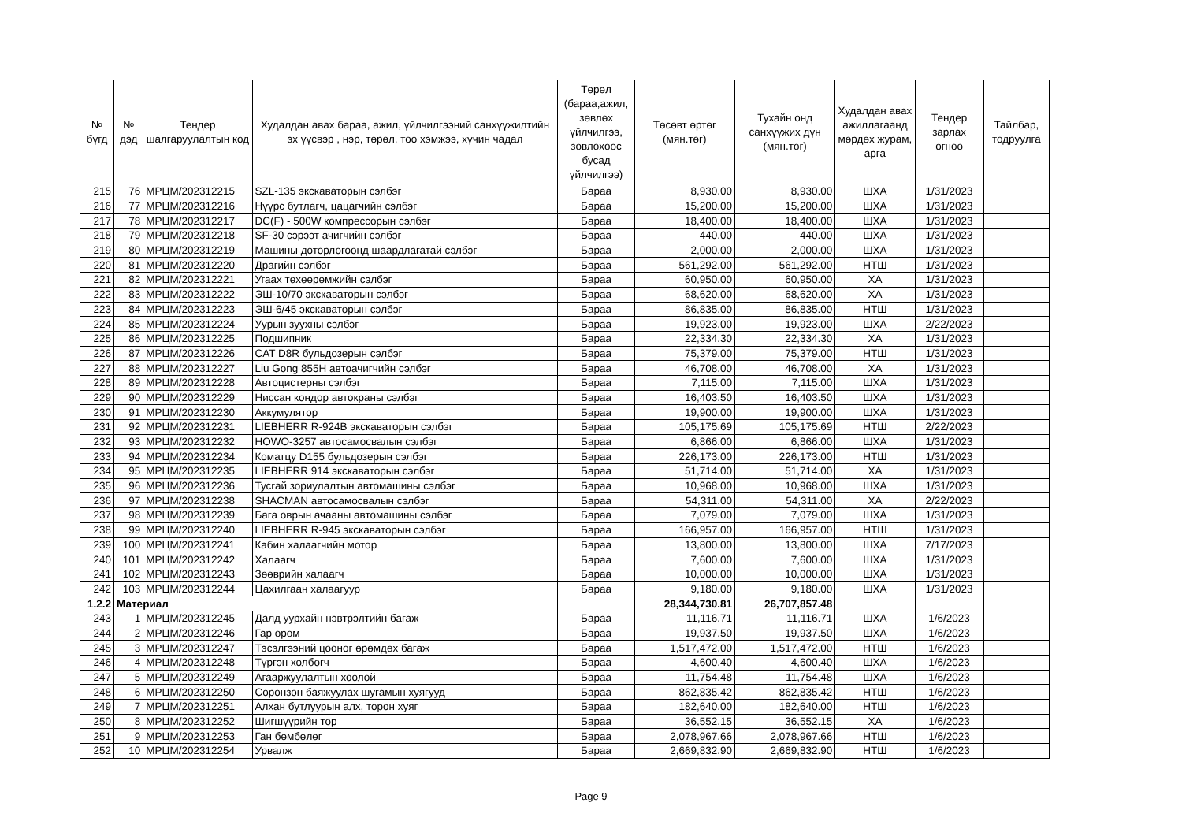| № бүгд | № дэд | Тендер шалгаруулалтын код | Худалдан авах бараа, ажил, үйлчилгээний санхүүжилтийн эх үүсвэр , нэр, төрөл, тоо хэмжээ, хүчин чадал | Төрөл (бараа,ажил, зөвлөх үйлчилгээ, зөвлөхөөс бусад үйлчилгээ) | Төсөвт өртөг (мян.төг) | Тухайн онд санхүүжих дүн (мян.төг) | Худалдан авах ажиллагаанд мөрдөх журам, арга | Тендер зарлах огноо | Тайлбар, тодруулга |
| --- | --- | --- | --- | --- | --- | --- | --- | --- | --- |
| 215 | 76 | МРЦМ/202312215 | SZL-135 экскаваторын сэлбэг | Бараа | 8,930.00 | 8,930.00 | ШХА | 1/31/2023 | |
| 216 | 77 | МРЦМ/202312216 | Нүүрс бутлагч, цацагчийн сэлбэг | Бараа | 15,200.00 | 15,200.00 | ШХА | 1/31/2023 | |
| 217 | 78 | МРЦМ/202312217 | DC(F) - 500W компрессорын сэлбэг | Бараа | 18,400.00 | 18,400.00 | ШХА | 1/31/2023 | |
| 218 | 79 | МРЦМ/202312218 | SF-30 сэрээт ачигчийн сэлбэг | Бараа | 440.00 | 440.00 | ШХА | 1/31/2023 | |
| 219 | 80 | МРЦМ/202312219 | Машины доторлогоонд шаардлагатай сэлбэг | Бараа | 2,000.00 | 2,000.00 | ШХА | 1/31/2023 | |
| 220 | 81 | МРЦМ/202312220 | Драгийн сэлбэг | Бараа | 561,292.00 | 561,292.00 | НТШ | 1/31/2023 | |
| 221 | 82 | МРЦМ/202312221 | Угаах төхөөрөмжийн сэлбэг | Бараа | 60,950.00 | 60,950.00 | ХА | 1/31/2023 | |
| 222 | 83 | МРЦМ/202312222 | ЭШ-10/70 экскаваторын сэлбэг | Бараа | 68,620.00 | 68,620.00 | ХА | 1/31/2023 | |
| 223 | 84 | МРЦМ/202312223 | ЭШ-6/45 экскаваторын сэлбэг | Бараа | 86,835.00 | 86,835.00 | НТШ | 1/31/2023 | |
| 224 | 85 | МРЦМ/202312224 | Уурын зуухны сэлбэг | Бараа | 19,923.00 | 19,923.00 | ШХА | 2/22/2023 | |
| 225 | 86 | МРЦМ/202312225 | Подшипник | Бараа | 22,334.30 | 22,334.30 | ХА | 1/31/2023 | |
| 226 | 87 | МРЦМ/202312226 | CAT D8R бульдозерын сэлбэг | Бараа | 75,379.00 | 75,379.00 | НТШ | 1/31/2023 | |
| 227 | 88 | МРЦМ/202312227 | Liu Gong 855H автоачигчийн сэлбэг | Бараа | 46,708.00 | 46,708.00 | ХА | 1/31/2023 | |
| 228 | 89 | МРЦМ/202312228 | Автоцистерны сэлбэг | Бараа | 7,115.00 | 7,115.00 | ШХА | 1/31/2023 | |
| 229 | 90 | МРЦМ/202312229 | Ниссан кондор автокраны сэлбэг | Бараа | 16,403.50 | 16,403.50 | ШХА | 1/31/2023 | |
| 230 | 91 | МРЦМ/202312230 | Аккумулятор | Бараа | 19,900.00 | 19,900.00 | ШХА | 1/31/2023 | |
| 231 | 92 | МРЦМ/202312231 | LIEBHERR R-924B экскаваторын сэлбэг | Бараа | 105,175.69 | 105,175.69 | НТШ | 2/22/2023 | |
| 232 | 93 | МРЦМ/202312232 | HOWO-3257 автосамосвалын сэлбэг | Бараа | 6,866.00 | 6,866.00 | ШХА | 1/31/2023 | |
| 233 | 94 | МРЦМ/202312234 | Коматцу D155 бульдозерын сэлбэг | Бараа | 226,173.00 | 226,173.00 | НТШ | 1/31/2023 | |
| 234 | 95 | МРЦМ/202312235 | LIEBHERR 914 экскаваторын сэлбэг | Бараа | 51,714.00 | 51,714.00 | ХА | 1/31/2023 | |
| 235 | 96 | МРЦМ/202312236 | Тусгай зориулалтын автомашины сэлбэг | Бараа | 10,968.00 | 10,968.00 | ШХА | 1/31/2023 | |
| 236 | 97 | МРЦМ/202312238 | SHACMAN автосамосвалын сэлбэг | Бараа | 54,311.00 | 54,311.00 | ХА | 2/22/2023 | |
| 237 | 98 | МРЦМ/202312239 | Бага оврын ачааны автомашины сэлбэг | Бараа | 7,079.00 | 7,079.00 | ШХА | 1/31/2023 | |
| 238 | 99 | МРЦМ/202312240 | LIEBHERR R-945 экскаваторын сэлбэг | Бараа | 166,957.00 | 166,957.00 | НТШ | 1/31/2023 | |
| 239 | 100 | МРЦМ/202312241 | Кабин халаагчийн мотор | Бараа | 13,800.00 | 13,800.00 | ШХА | 7/17/2023 | |
| 240 | 101 | МРЦМ/202312242 | Халаагч | Бараа | 7,600.00 | 7,600.00 | ШХА | 1/31/2023 | |
| 241 | 102 | МРЦМ/202312243 | Зөөврийн халаагч | Бараа | 10,000.00 | 10,000.00 | ШХА | 1/31/2023 | |
| 242 | 103 | МРЦМ/202312244 | Цахилгаан халаагуур | Бараа | 9,180.00 | 9,180.00 | ШХА | 1/31/2023 | |
| 1.2.2 | Материал | | | | 28,344,730.81 | 26,707,857.48 | | | |
| 243 | 1 | МРЦМ/202312245 | Далд уурхайн нэвтрэлтийн багаж | Бараа | 11,116.71 | 11,116.71 | ШХА | 1/6/2023 | |
| 244 | 2 | МРЦМ/202312246 | Гар өрөм | Бараа | 19,937.50 | 19,937.50 | ШХА | 1/6/2023 | |
| 245 | 3 | МРЦМ/202312247 | Тэсэлгээний цооног өрөмдөх багаж | Бараа | 1,517,472.00 | 1,517,472.00 | НТШ | 1/6/2023 | |
| 246 | 4 | МРЦМ/202312248 | Түргэн холбогч | Бараа | 4,600.40 | 4,600.40 | ШХА | 1/6/2023 | |
| 247 | 5 | МРЦМ/202312249 | Агааржуулалтын хоолой | Бараа | 11,754.48 | 11,754.48 | ШХА | 1/6/2023 | |
| 248 | 6 | МРЦМ/202312250 | Соронзон баяжуулах шугамын хуягууд | Бараа | 862,835.42 | 862,835.42 | НТШ | 1/6/2023 | |
| 249 | 7 | МРЦМ/202312251 | Алхан бутлуурын алх, торон хуяг | Бараа | 182,640.00 | 182,640.00 | НТШ | 1/6/2023 | |
| 250 | 8 | МРЦМ/202312252 | Шигшүүрийн тор | Бараа | 36,552.15 | 36,552.15 | ХА | 1/6/2023 | |
| 251 | 9 | МРЦМ/202312253 | Ган бөмбөлөг | Бараа | 2,078,967.66 | 2,078,967.66 | НТШ | 1/6/2023 | |
| 252 | 10 | МРЦМ/202312254 | Урвалж | Бараа | 2,669,832.90 | 2,669,832.90 | НТШ | 1/6/2023 | |
Page 9